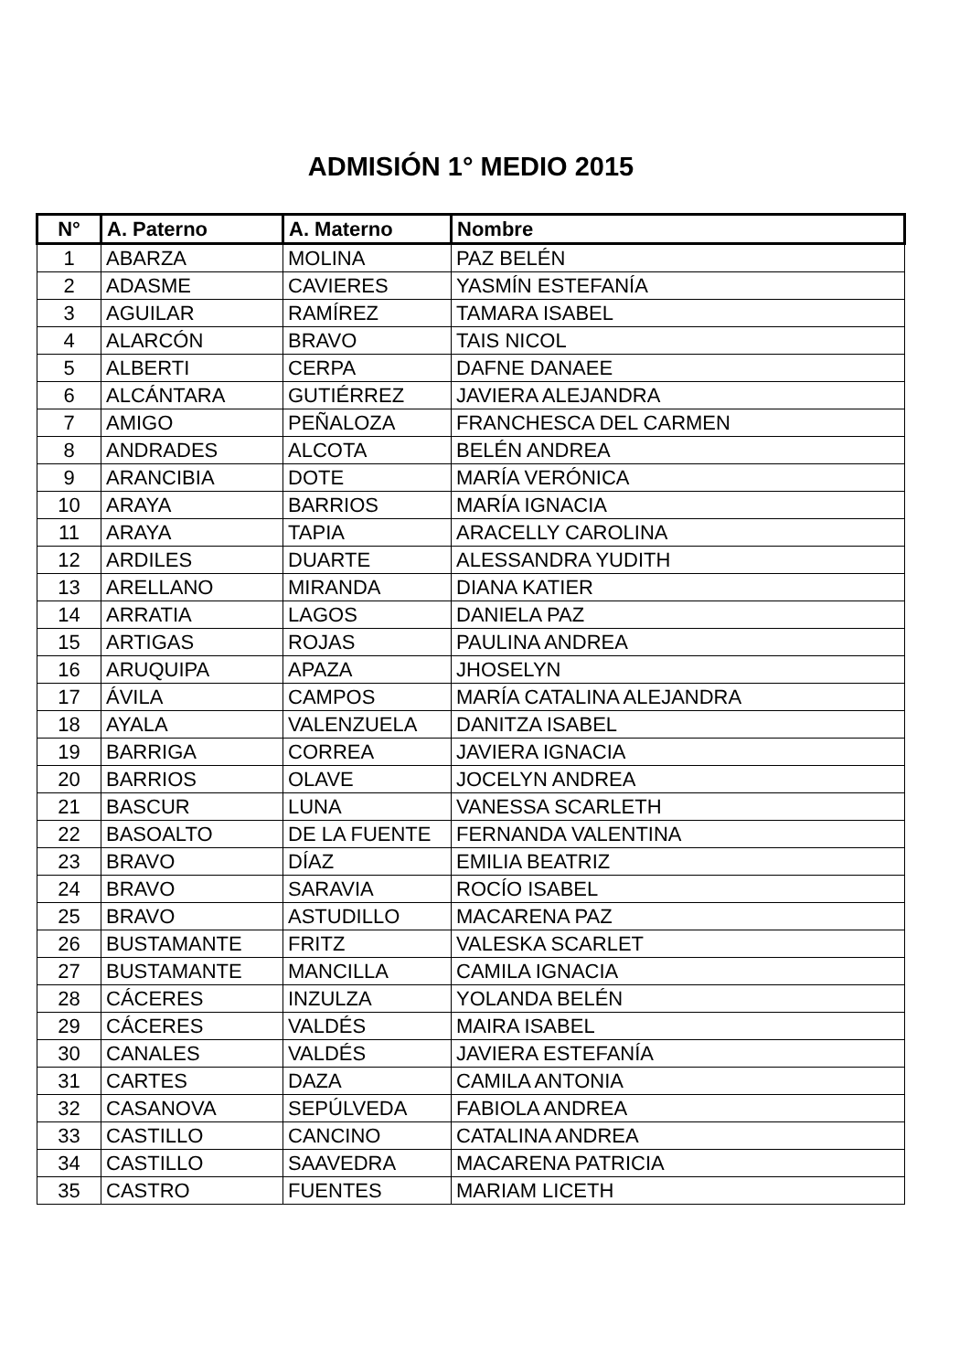ADMISIÓN 1° MEDIO 2015
| N° | A. Paterno | A. Materno | Nombre |
| --- | --- | --- | --- |
| 1 | ABARZA | MOLINA | PAZ BELÉN |
| 2 | ADASME | CAVIERES | YASMÍN ESTEFANÍA |
| 3 | AGUILAR | RAMÍREZ | TAMARA ISABEL |
| 4 | ALARCÓN | BRAVO | TAIS NICOL |
| 5 | ALBERTI | CERPA | DAFNE DANAEE |
| 6 | ALCÁNTARA | GUTIÉRREZ | JAVIERA ALEJANDRA |
| 7 | AMIGO | PEÑALOZA | FRANCHESCA DEL CARMEN |
| 8 | ANDRADES | ALCOTA | BELÉN ANDREA |
| 9 | ARANCIBIA | DOTE | MARÍA VERÓNICA |
| 10 | ARAYA | BARRIOS | MARÍA IGNACIA |
| 11 | ARAYA | TAPIA | ARACELLY CAROLINA |
| 12 | ARDILES | DUARTE | ALESSANDRA YUDITH |
| 13 | ARELLANO | MIRANDA | DIANA KATIER |
| 14 | ARRATIA | LAGOS | DANIELA PAZ |
| 15 | ARTIGAS | ROJAS | PAULINA ANDREA |
| 16 | ARUQUIPA | APAZA | JHOSELYN |
| 17 | ÁVILA | CAMPOS | MARÍA CATALINA ALEJANDRA |
| 18 | AYALA | VALENZUELA | DANITZA ISABEL |
| 19 | BARRIGA | CORREA | JAVIERA IGNACIA |
| 20 | BARRIOS | OLAVE | JOCELYN ANDREA |
| 21 | BASCUR | LUNA | VANESSA SCARLETH |
| 22 | BASOALTO | DE LA FUENTE | FERNANDA VALENTINA |
| 23 | BRAVO | DÍAZ | EMILIA BEATRIZ |
| 24 | BRAVO | SARAVIA | ROCÍO ISABEL |
| 25 | BRAVO | ASTUDILLO | MACARENA PAZ |
| 26 | BUSTAMANTE | FRITZ | VALESKA SCARLET |
| 27 | BUSTAMANTE | MANCILLA | CAMILA IGNACIA |
| 28 | CÁCERES | INZULZA | YOLANDA BELÉN |
| 29 | CÁCERES | VALDÉS | MAIRA ISABEL |
| 30 | CANALES | VALDÉS | JAVIERA ESTEFANÍA |
| 31 | CARTES | DAZA | CAMILA ANTONIA |
| 32 | CASANOVA | SEPÚLVEDA | FABIOLA ANDREA |
| 33 | CASTILLO | CANCINO | CATALINA ANDREA |
| 34 | CASTILLO | SAAVEDRA | MACARENA PATRICIA |
| 35 | CASTRO | FUENTES | MARIAM LICETH |